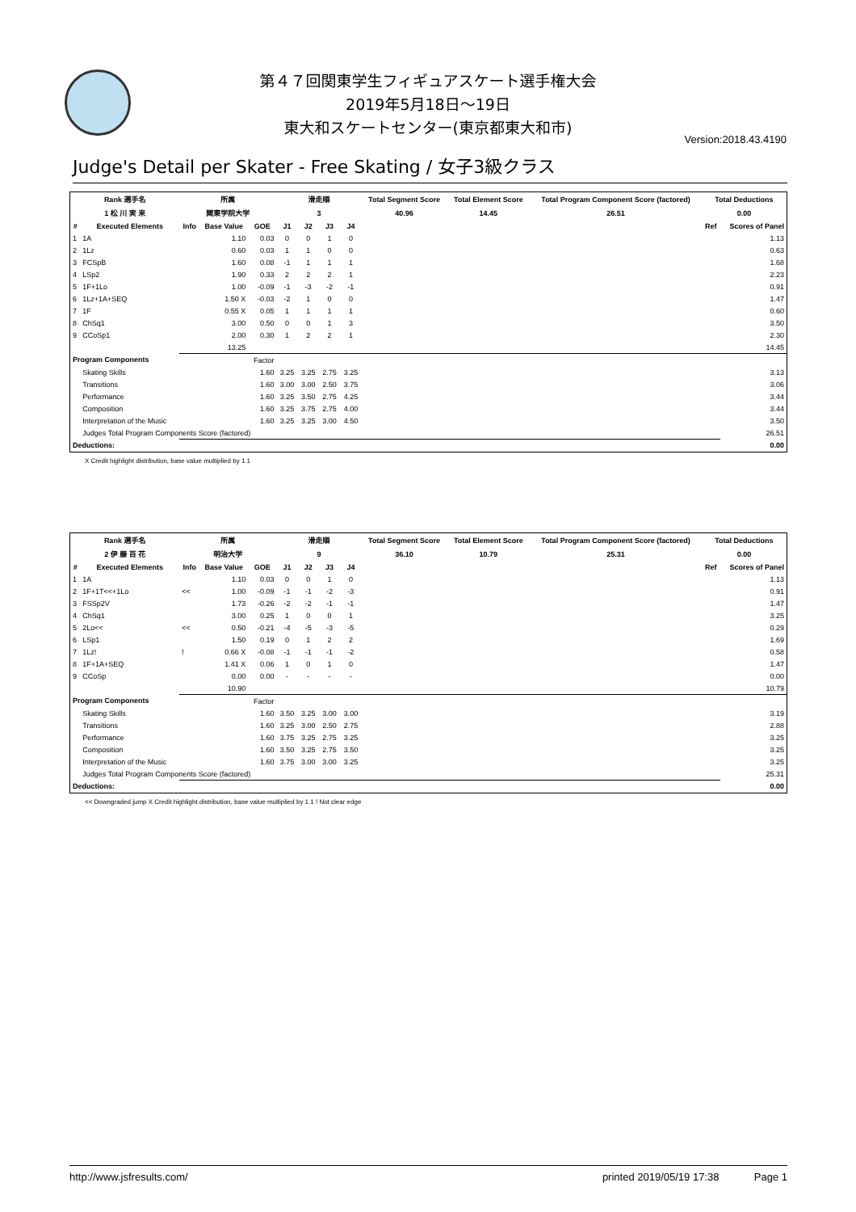第４７回関東学生フィギュアスケート選手権大会
2019年5月18日～19日
東大和スケートセンター(東京都東大和市)
Version:2018.43.4190
Judge's Detail per Skater - Free Skating / 女子3級クラス
| Rank 選手名 | | 所属 | | | 滑走順 | | | | Total Segment Score | Total Element Score | Total Program Component Score (factored) | Total Deductions | |
| --- | --- | --- | --- | --- | --- | --- | --- | --- | --- | --- | --- | --- | --- |
| 1 松 川 実 来 | | 関東学院大学 | | | 3 | | | | 40.96 | 14.45 | 26.51 | 0.00 | |
| # | Executed Elements | Info | Base Value | GOE | J1 | J2 | J3 | J4 | | | | Ref | Scores of Panel |
| 1 | 1A | | 1.10 | 0.03 | 0 | 0 | 1 | 0 | | | | | 1.13 |
| 2 | 1Lz | | 0.60 | 0.03 | 1 | 1 | 0 | 0 | | | | | 0.63 |
| 3 | FCSpB | | 1.60 | 0.08 | -1 | 1 | 1 | 1 | | | | | 1.68 |
| 4 | LSp2 | | 1.90 | 0.33 | 2 | 2 | 2 | 1 | | | | | 2.23 |
| 5 | 1F+1Lo | | 1.00 | -0.09 | -1 | -3 | -2 | -1 | | | | | 0.91 |
| 6 | 1Lz+1A+SEQ | | 1.50 X | -0.03 | -2 | 1 | 0 | 0 | | | | | 1.47 |
| 7 | 1F | | 0.55 X | 0.05 | 1 | 1 | 1 | 1 | | | | | 0.60 |
| 8 | ChSq1 | | 3.00 | 0.50 | 0 | 0 | 1 | 3 | | | | | 3.50 |
| 9 | CCoSp1 | | 2.00 | 0.30 | 1 | 2 | 2 | 1 | | | | | 2.30 |
| | | | 13.25 | | | | | | | | | | 14.45 |
| Program Components | | | | Factor | | | | | | | | | |
| | Skating Skills | | | 1.60 | 3.25 | 3.25 | 2.75 | 3.25 | | | | | 3.13 |
| | Transitions | | | 1.60 | 3.00 | 3.00 | 2.50 | 3.75 | | | | | 3.06 |
| | Performance | | | 1.60 | 3.25 | 3.50 | 2.75 | 4.25 | | | | | 3.44 |
| | Composition | | | 1.60 | 3.25 | 3.75 | 2.75 | 4.00 | | | | | 3.44 |
| | Interpretation of the Music | | | 1.60 | 3.25 | 3.25 | 3.00 | 4.50 | | | | | 3.50 |
| | Judges Total Program Components Score (factored) | | | | | | | | | | | | 26.51 |
| Deductions: | | | | | | | | | | | | | 0.00 |
X Credit highlight distribution, base value multiplied by 1.1
| Rank 選手名 | | 所属 | | | 滑走順 | | | | Total Segment Score | Total Element Score | Total Program Component Score (factored) | Total Deductions | |
| --- | --- | --- | --- | --- | --- | --- | --- | --- | --- | --- | --- | --- | --- |
| 2 伊 藤 百 花 | | 明治大学 | | | 9 | | | | 36.10 | 10.79 | 25.31 | 0.00 | |
| # | Executed Elements | Info | Base Value | GOE | J1 | J2 | J3 | J4 | | | | Ref | Scores of Panel |
| 1 | 1A | | 1.10 | 0.03 | 0 | 0 | 1 | 0 | | | | | 1.13 |
| 2 | 1F+1T<<+1Lo | << | 1.00 | -0.09 | -1 | -1 | -2 | -3 | | | | | 0.91 |
| 3 | FSSp2V | | 1.73 | -0.26 | -2 | -2 | -1 | -1 | | | | | 1.47 |
| 4 | ChSq1 | | 3.00 | 0.25 | 1 | 0 | 0 | 1 | | | | | 3.25 |
| 5 | 2Lo<< | << | 0.50 | -0.21 | -4 | -5 | -3 | -5 | | | | | 0.29 |
| 6 | LSp1 | | 1.50 | 0.19 | 0 | 1 | 2 | 2 | | | | | 1.69 |
| 7 | 1Lz! | ! | 0.66 X | -0.08 | -1 | -1 | -1 | -2 | | | | | 0.58 |
| 8 | 1F+1A+SEQ | | 1.41 X | 0.06 | 1 | 0 | 1 | 0 | | | | | 1.47 |
| 9 | CCoSp | | 0.00 | 0.00 | - | - | - | - | | | | | 0.00 |
| | | | 10.90 | | | | | | | | | | 10.79 |
| Program Components | | | | Factor | | | | | | | | | |
| | Skating Skills | | | 1.60 | 3.50 | 3.25 | 3.00 | 3.00 | | | | | 3.19 |
| | Transitions | | | 1.60 | 3.25 | 3.00 | 2.50 | 2.75 | | | | | 2.88 |
| | Performance | | | 1.60 | 3.75 | 3.25 | 2.75 | 3.25 | | | | | 3.25 |
| | Composition | | | 1.60 | 3.50 | 3.25 | 2.75 | 3.50 | | | | | 3.25 |
| | Interpretation of the Music | | | 1.60 | 3.75 | 3.00 | 3.00 | 3.25 | | | | | 3.25 |
| | Judges Total Program Components Score (factored) | | | | | | | | | | | | 25.31 |
| Deductions: | | | | | | | | | | | | | 0.00 |
<< Downgraded jump X Credit highlight distribution, base value multiplied by 1.1 ! Not clear edge
http://www.jsfresults.com/ printed 2019/05/19 17:38 Page 1